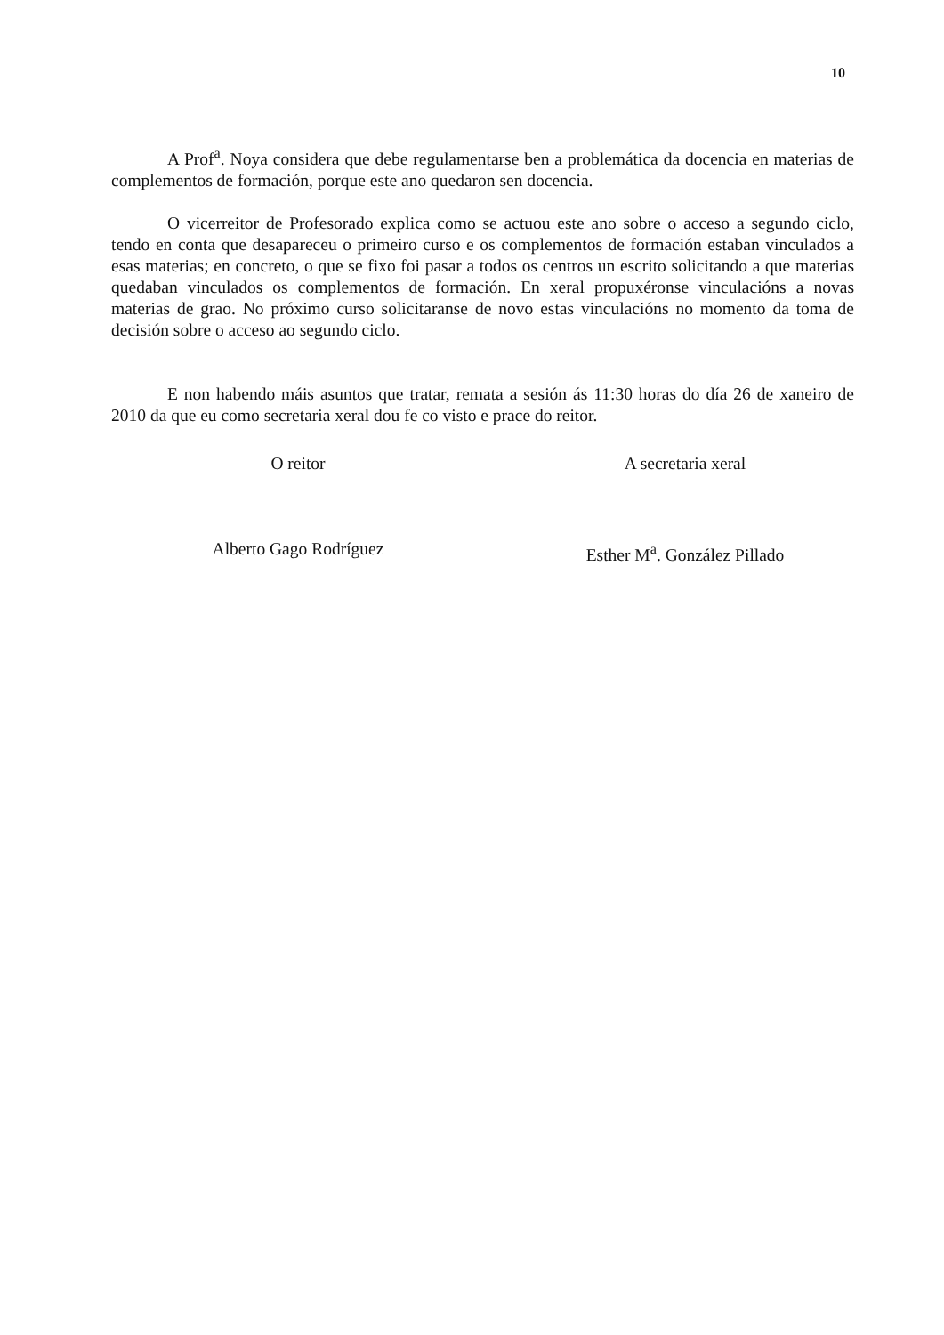10
A Prof<sup>a</sup>. Noya considera que debe regulamentarse ben a problemática da docencia en materias de complementos de formación, porque este ano quedaron sen docencia.
O vicerreitor de Profesorado explica como se actuou este ano sobre o acceso a segundo ciclo, tendo en conta que desapareceu o primeiro curso e os complementos de formación estaban vinculados a esas materias; en concreto, o que se fixo foi pasar a todos os centros un escrito solicitando a que materias quedaban vinculados os complementos de formación. En xeral propuxéronse vinculacións a novas materias de grao. No próximo curso solicitaranse de novo estas vinculacións no momento da toma de decisión sobre o acceso ao segundo ciclo.
E non habendo máis asuntos que tratar, remata a sesión ás 11:30 horas do día 26 de xaneiro de 2010 da que eu como secretaria xeral dou fe co visto e prace do reitor.
O reitor
Alberto Gago Rodríguez
A secretaria xeral
Esther M<sup>a</sup>. González Pillado